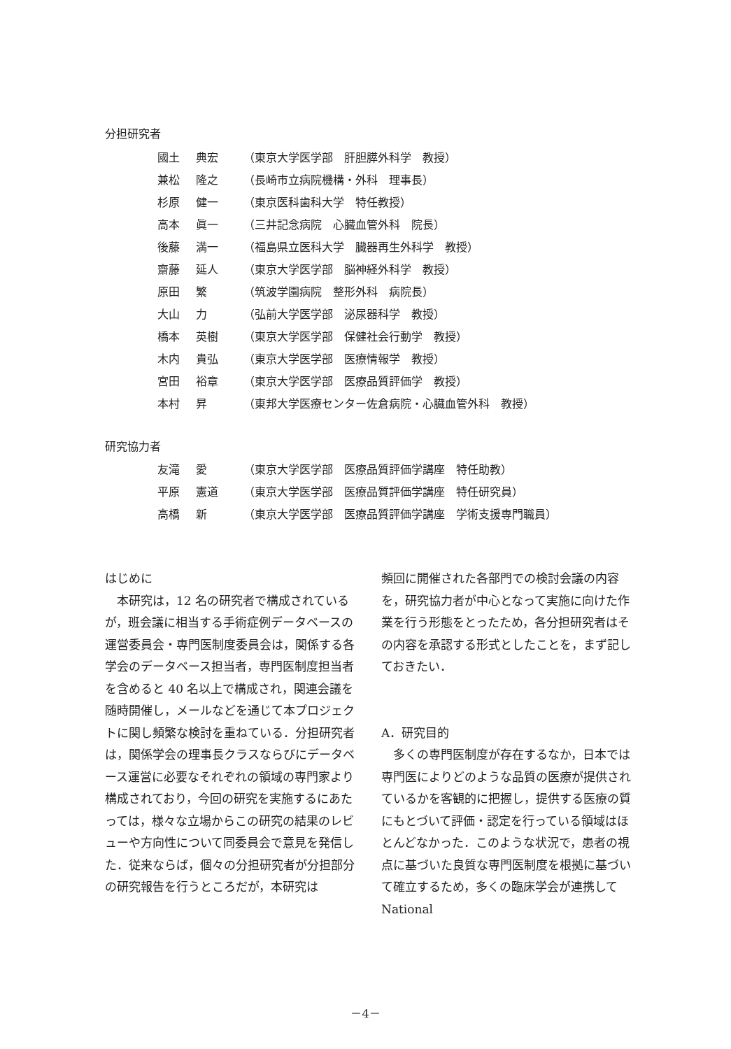分担研究者
國土 典宏 （東京大学医学部　肝胆膵外科学　教授）
兼松 隆之 （長崎市立病院機構・外科　理事長）
杉原 健一 （東京医科歯科大学　特任教授）
高本 眞一 （三井記念病院　心臓血管外科　院長）
後藤 満一 （福島県立医科大学　臓器再生外科学　教授）
齋藤 延人 （東京大学医学部　脳神経外科学　教授）
原田 繁 （筑波学園病院　整形外科　病院長）
大山 力 （弘前大学医学部　泌尿器科学　教授）
橋本 英樹 （東京大学医学部　保健社会行動学　教授）
木内 貴弘 （東京大学医学部　医療情報学　教授）
宮田 裕章 （東京大学医学部　医療品質評価学　教授）
本村 昇 （東邦大学医療センター佐倉病院・心臓血管外科　教授）
研究協力者
友滝 愛 （東京大学医学部　医療品質評価学講座　特任助教）
平原 憲道 （東京大学医学部　医療品質評価学講座　特任研究員）
高橋 新 （東京大学医学部　医療品質評価学講座　学術支援専門職員）
はじめに
　本研究は，12 名の研究者で構成されているが，班会議に相当する手術症例データベースの運営委員会・専門医制度委員会は，関係する各学会のデータベース担当者，専門医制度担当者を含めると 40 名以上で構成され，関連会議を随時開催し，メールなどを通じて本プロジェクトに関し頻繁な検討を重ねている．分担研究者は，関係学会の理事長クラスならびにデータベース運営に必要なそれぞれの領域の専門家より構成されており，今回の研究を実施するにあたっては，様々な立場からこの研究の結果のレビューや方向性について同委員会で意見を発信した．従来ならば，個々の分担研究者が分担部分の研究報告を行うところだが，本研究は
頻回に開催された各部門での検討会議の内容を，研究協力者が中心となって実施に向けた作業を行う形態をとったため，各分担研究者はその内容を承認する形式としたことを，まず記しておきたい．
A．研究目的
　多くの専門医制度が存在するなか，日本では専門医によりどのような品質の医療が提供されているかを客観的に把握し，提供する医療の質にもとづいて評価・認定を行っている領域はほとんどなかった．このような状況で，患者の視点に基づいた良質な専門医制度を根拠に基づいて確立するため，多くの臨床学会が連携して National
－4－